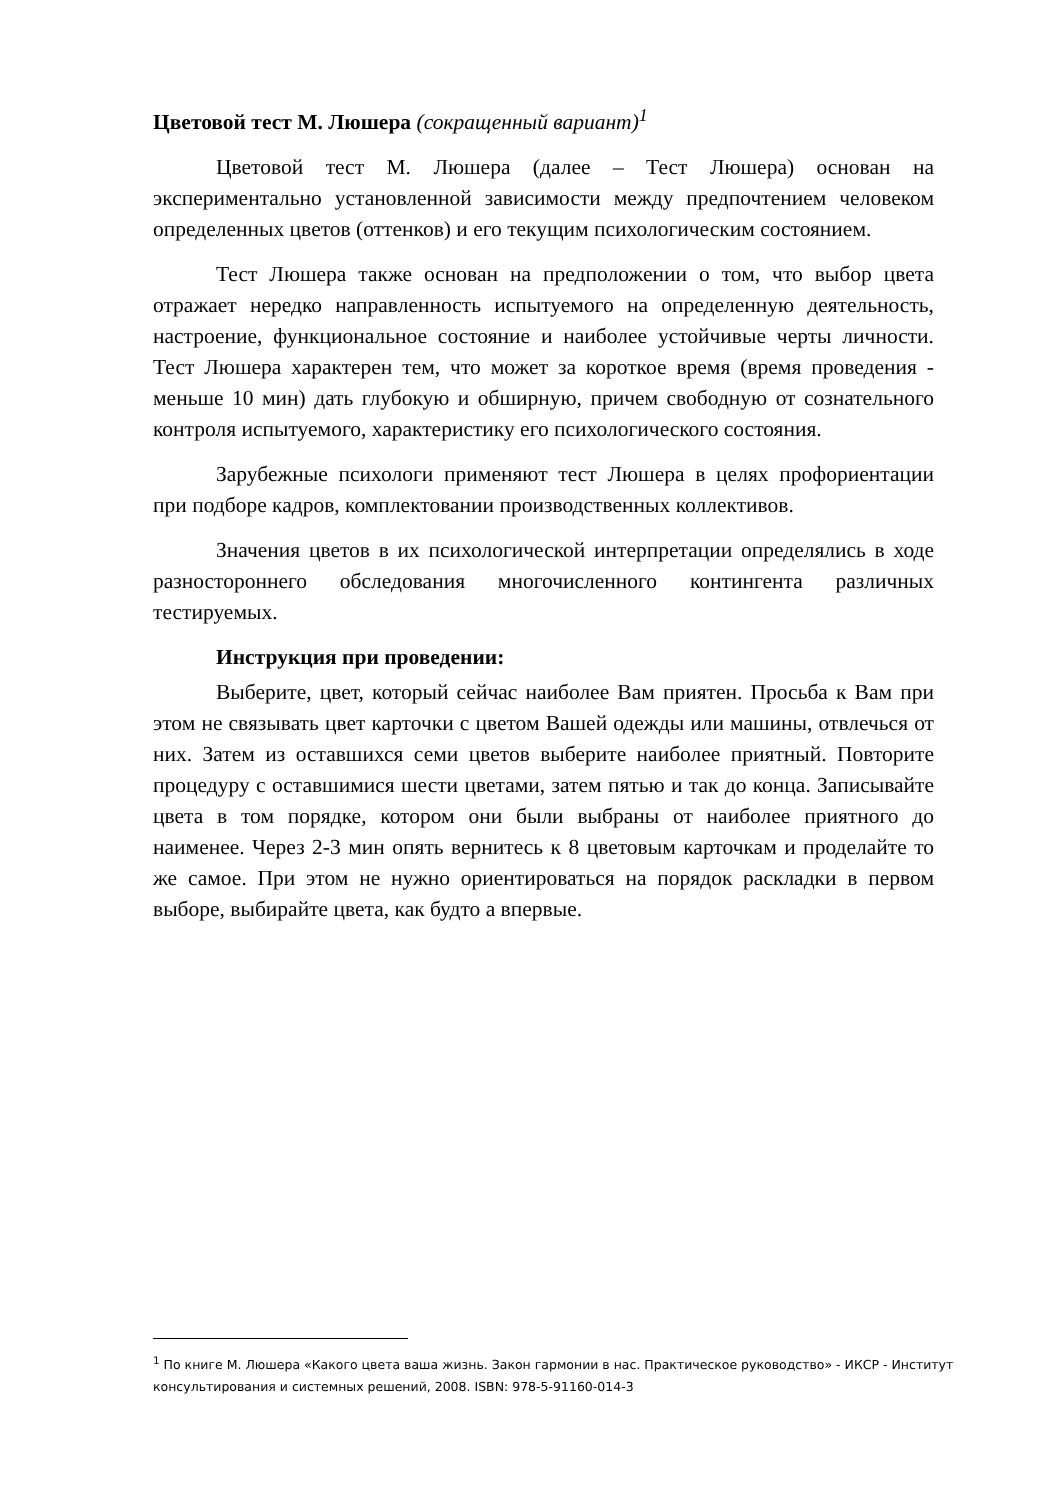Цветовой тест М. Люшера (сокращенный вариант)<sup>1</sup>
Цветовой тест М. Люшера (далее – Тест Люшера) основан на экспериментально установленной зависимости между предпочтением человеком определенных цветов (оттенков) и его текущим психологическим состоянием.
Тест Люшера также основан на предположении о том, что выбор цвета отражает нередко направленность испытуемого на определенную деятельность, настроение, функциональное состояние и наиболее устойчивые черты личности. Тест Люшера характерен тем, что может за короткое время (время проведения - меньше 10 мин) дать глубокую и обширную, причем свободную от сознательного контроля испытуемого, характеристику его психологического состояния.
Зарубежные психологи применяют тест Люшера в целях профориентации при подборе кадров, комплектовании производственных коллективов.
Значения цветов в их психологической интерпретации определялись в ходе разностороннего обследования многочисленного контингента различных тестируемых.
Инструкция при проведении:
Выберите, цвет, который сейчас наиболее Вам приятен. Просьба к Вам при этом не связывать цвет карточки с цветом Вашей одежды или машины, отвлечься от них. Затем из оставшихся семи цветов выберите наиболее приятный. Повторите процедуру с оставшимися шести цветами, затем пятью и так до конца. Записывайте цвета в том порядке, котором они были выбраны от наиболее приятного до наименее. Через 2-3 мин опять вернитесь к 8 цветовым карточкам и проделайте то же самое. При этом не нужно ориентироваться на порядок раскладки в первом выборе, выбирайте цвета, как будто а впервые.
<sup>1</sup> По книге М. Люшера «Какого цвета ваша жизнь. Закон гармонии в нас. Практическое руководство» - ИКСР - Институт консультирования и системных решений, 2008. ISBN: 978-5-91160-014-3